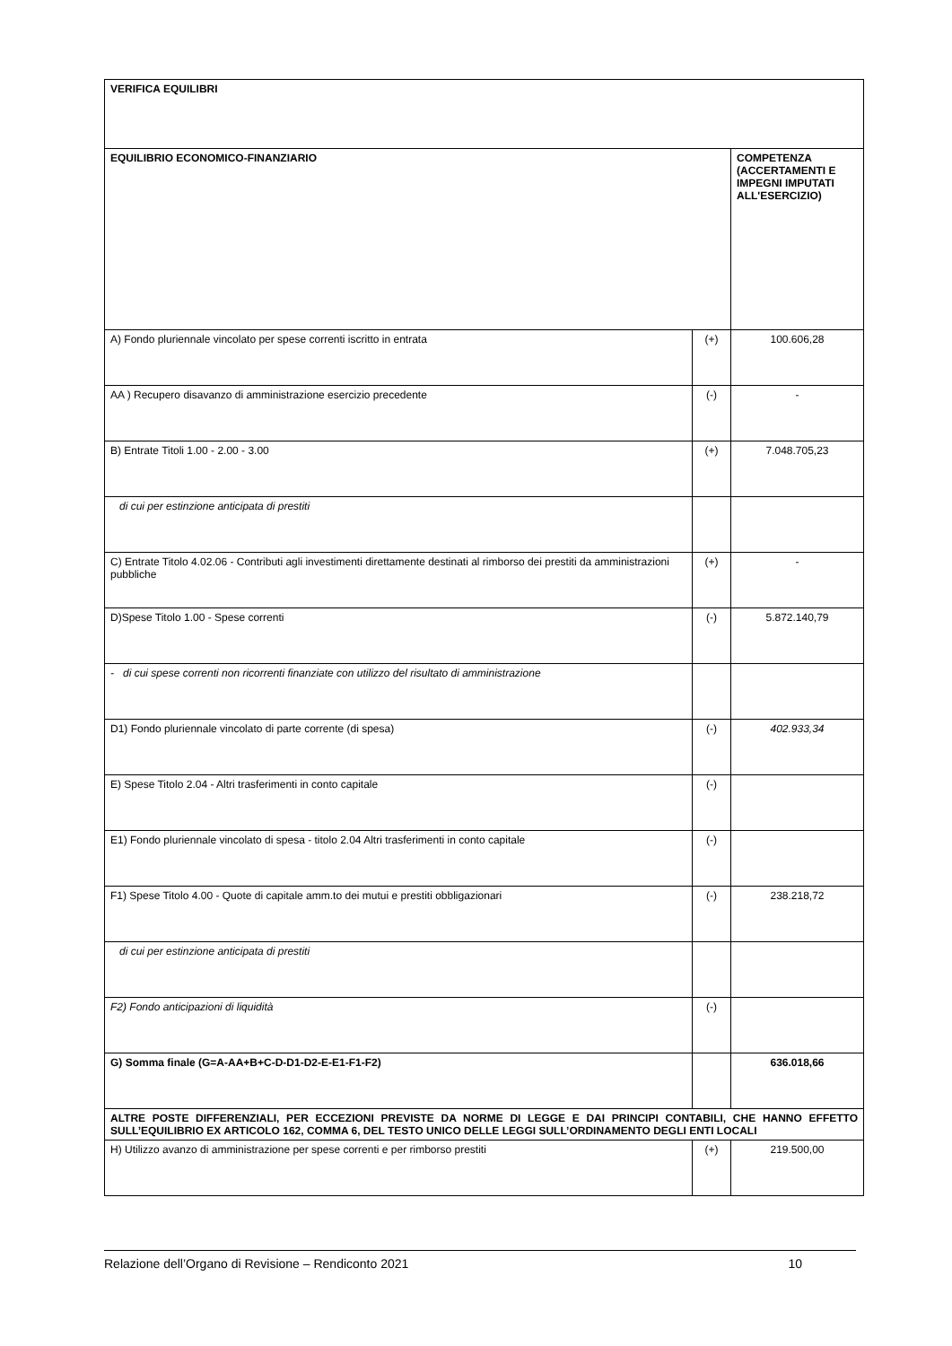| VERIFICA EQUILIBRI | | |
| EQUILIBRIO ECONOMICO-FINANZIARIO | | COMPETENZA (ACCERTAMENTI E IMPEGNI IMPUTATI ALL'ESERCIZIO) |
| A) Fondo pluriennale vincolato per spese correnti iscritto in entrata | (+) | 100.606,28 |
| AA ) Recupero disavanzo di amministrazione esercizio precedente | (-) | - |
| B) Entrate Titoli 1.00 - 2.00 - 3.00 | (+) | 7.048.705,23 |
| di cui per estinzione anticipata di prestiti | | |
| C) Entrate Titolo 4.02.06 - Contributi agli investimenti direttamente destinati al rimborso dei prestiti da amministrazioni pubbliche | (+) | - |
| D)Spese Titolo 1.00 - Spese correnti | (-) | 5.872.140,79 |
| - di cui spese correnti non ricorrenti finanziate con utilizzo del risultato di amministrazione | | |
| D1) Fondo pluriennale vincolato di parte corrente (di spesa) | (-) | 402.933,34 |
| E) Spese Titolo 2.04 - Altri trasferimenti in conto capitale | (-) | |
| E1) Fondo pluriennale vincolato di spesa - titolo 2.04 Altri trasferimenti in conto capitale | (-) | |
| F1) Spese Titolo 4.00 - Quote di capitale amm.to dei mutui e prestiti obbligazionari | (-) | 238.218,72 |
| di cui per estinzione anticipata di prestiti | | |
| F2) Fondo anticipazioni di liquidità | (-) | |
| G) Somma finale (G=A-AA+B+C-D-D1-D2-E-E1-F1-F2) | | 636.018,66 |
| ALTRE POSTE DIFFERENZIALI, PER ECCEZIONI PREVISTE DA NORME DI LEGGE E DAI PRINCIPI CONTABILI, CHE HANNO EFFETTO SULL’EQUILIBRIO EX ARTICOLO 162, COMMA 6, DEL TESTO UNICO DELLE LEGGI SULL’ORDINAMENTO DEGLI ENTI LOCALI | | |
| H) Utilizzo avanzo di amministrazione per spese correnti e per rimborso prestiti | (+) | 219.500,00 |
Relazione dell’Organo di Revisione – Rendiconto 2021 10